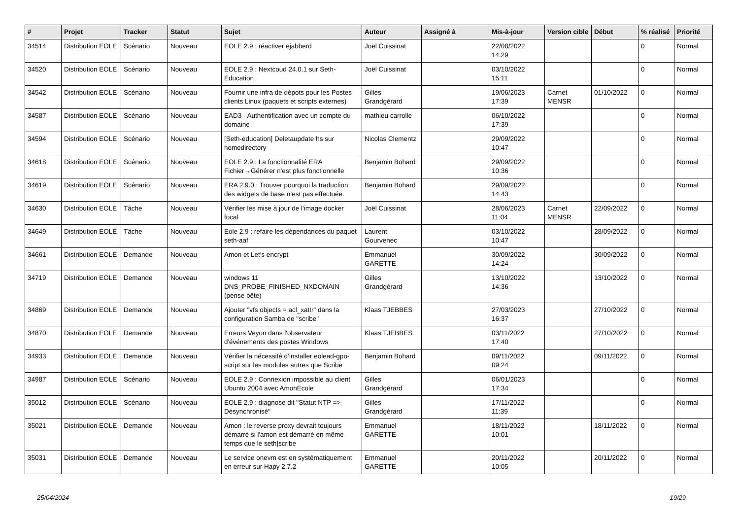| # | Projet | Tracker | Statut | Sujet | Auteur | Assigné à | Mis-à-jour | Version cible | Début | % réalisé | Priorité |
| --- | --- | --- | --- | --- | --- | --- | --- | --- | --- | --- | --- |
| 34514 | Distribution EOLE | Scénario | Nouveau | EOLE 2.9 : réactiver ejabberd | Joël Cuissinat | | 22/08/2022 14:29 | | | 0 | Normal |
| 34520 | Distribution EOLE | Scénario | Nouveau | EOLE 2.9 : Nextcoud 24.0.1 sur Seth-Education | Joël Cuissinat | | 03/10/2022 15:11 | | | 0 | Normal |
| 34542 | Distribution EOLE | Scénario | Nouveau | Fournir une infra de dépots pour les Postes clients Linux (paquets et scripts externes) | Gilles Grandgérard | | 19/06/2023 17:39 | Carnet MENSR | 01/10/2022 | 0 | Normal |
| 34587 | Distribution EOLE | Scénario | Nouveau | EAD3 - Authentification avec un compte du domaine | mathieu carrolle | | 06/10/2022 17:39 | | | 0 | Normal |
| 34594 | Distribution EOLE | Scénario | Nouveau | [Seth-education] Deletaupdate hs sur homedirectory | Nicolas Clementz | | 29/09/2022 10:47 | | | 0 | Normal |
| 34618 | Distribution EOLE | Scénario | Nouveau | EOLE 2.9 : La fonctionnalité ERA Fichier→Générer n'est plus fonctionnelle | Benjamin Bohard | | 29/09/2022 10:36 | | | 0 | Normal |
| 34619 | Distribution EOLE | Scénario | Nouveau | ERA 2.9.0 : Trouver pourquoi la traduction des widgets de base n’est pas effectuée. | Benjamin Bohard | | 29/09/2022 14:43 | | | 0 | Normal |
| 34630 | Distribution EOLE | Tâche | Nouveau | Vérifier les mise à jour de l'image docker focal | Joël Cuissinat | | 28/06/2023 11:04 | Carnet MENSR | 22/09/2022 | 0 | Normal |
| 34649 | Distribution EOLE | Tâche | Nouveau | Eole 2.9 : refaire les dépendances du paquet seth-aaf | Laurent Gourvenec | | 03/10/2022 10:47 | | 28/09/2022 | 0 | Normal |
| 34661 | Distribution EOLE | Demande | Nouveau | Amon et Let's encrypt | Emmanuel GARETTE | | 30/09/2022 14:24 | | 30/09/2022 | 0 | Normal |
| 34719 | Distribution EOLE | Demande | Nouveau | windows 11 DNS_PROBE_FINISHED_NXDOMAIN (pense bête) | Gilles Grandgérard | | 13/10/2022 14:36 | | 13/10/2022 | 0 | Normal |
| 34869 | Distribution EOLE | Demande | Nouveau | Ajouter "vfs objects = acl_xattr" dans la configuration Samba de "scribe" | Klaas TJEBBES | | 27/03/2023 16:37 | | 27/10/2022 | 0 | Normal |
| 34870 | Distribution EOLE | Demande | Nouveau | Erreurs Veyon dans l'observateur d'événements des postes Windows | Klaas TJEBBES | | 03/11/2022 17:40 | | 27/10/2022 | 0 | Normal |
| 34933 | Distribution EOLE | Demande | Nouveau | Vérifier la nécessité d’installer eolead-gpo-script sur les modules autres que Scribe | Benjamin Bohard | | 09/11/2022 09:24 | | 09/11/2022 | 0 | Normal |
| 34987 | Distribution EOLE | Scénario | Nouveau | EOLE 2.9 : Connexion impossible au client Ubuntu 2004 avec AmonEcole | Gilles Grandgérard | | 06/01/2023 17:34 | | | 0 | Normal |
| 35012 | Distribution EOLE | Scénario | Nouveau | EOLE 2.9 : diagnose dit "Statut NTP => Désynchronisé" | Gilles Grandgérard | | 17/11/2022 11:39 | | | 0 | Normal |
| 35021 | Distribution EOLE | Demande | Nouveau | Amon : le reverse proxy devrait toujours démarré si l'amon est démarré en même temps que le seth/scribe | Emmanuel GARETTE | | 18/11/2022 10:01 | | 18/11/2022 | 0 | Normal |
| 35031 | Distribution EOLE | Demande | Nouveau | Le service onevm est en systématiquement en erreur sur Hapy 2.7.2 | Emmanuel GARETTE | | 20/11/2022 10:05 | | 20/11/2022 | 0 | Normal |
25/04/2024 19/29